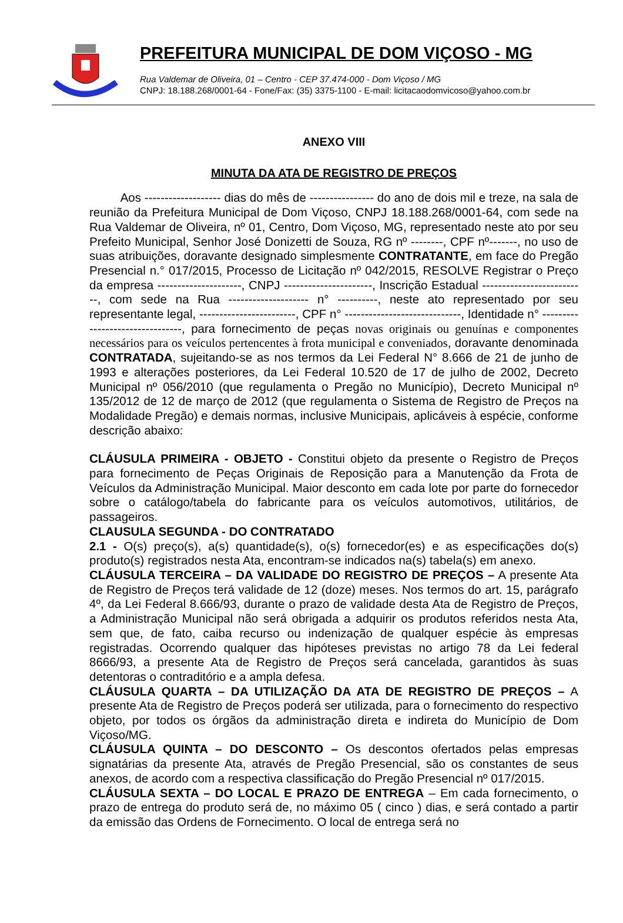PREFEITURA MUNICIPAL DE DOM VIÇOSO - MG
Rua Valdemar de Oliveira, 01 – Centro - CEP 37.474-000 - Dom Viçoso / MG
CNPJ: 18.188.268/0001-64 - Fone/Fax: (35) 3375-1100 - E-mail: licitacaodomvicoso@yahoo.com.br
ANEXO VIII
MINUTA DA ATA DE REGISTRO DE PREÇOS
Aos ------------------- dias do mês de ---------------- do ano de dois mil e treze, na sala de reunião da Prefeitura Municipal de Dom Viçoso, CNPJ 18.188.268/0001-64, com sede na Rua Valdemar de Oliveira, nº 01, Centro, Dom Viçoso, MG, representado neste ato por seu Prefeito Municipal, Senhor José Donizetti de Souza, RG nº --------, CPF nº-------, no uso de suas atribuições, doravante designado simplesmente CONTRATANTE, em face do Pregão Presencial n.° 017/2015, Processo de Licitação nº 042/2015, RESOLVE Registrar o Preço da empresa ---------------------, CNPJ ----------------------, Inscrição Estadual --------------------------, com sede na Rua -------------------- n° ----------, neste ato representado por seu representante legal, ------------------------, CPF n° -----------------------------, Identidade n° --------------------------------, para fornecimento de peças novas originais ou genuínas e componentes necessários para os veículos pertencentes à frota municipal e conveniados, doravante denominada CONTRATADA, sujeitando-se as nos termos da Lei Federal N° 8.666 de 21 de junho de 1993 e alterações posteriores, da Lei Federal 10.520 de 17 de julho de 2002, Decreto Municipal nº 056/2010 (que regulamenta o Pregão no Município), Decreto Municipal nº 135/2012 de 12 de março de 2012 (que regulamenta o Sistema de Registro de Preços na Modalidade Pregão) e demais normas, inclusive Municipais, aplicáveis à espécie, conforme descrição abaixo:
CLÁUSULA PRIMEIRA - OBJETO - Constitui objeto da presente o Registro de Preços para fornecimento de Peças Originais de Reposição para a Manutenção da Frota de Veículos da Administração Municipal. Maior desconto em cada lote por parte do fornecedor sobre o catálogo/tabela do fabricante para os veículos automotivos, utilitários, de passageiros.
CLAUSULA SEGUNDA - DO CONTRATADO
2.1 - O(s) preço(s), a(s) quantidade(s), o(s) fornecedor(es) e as especificações do(s) produto(s) registrados nesta Ata, encontram-se indicados na(s) tabela(s) em anexo.
CLÁUSULA TERCEIRA – DA VALIDADE DO REGISTRO DE PREÇOS – A presente Ata de Registro de Preços terá validade de 12 (doze) meses. Nos termos do art. 15, parágrafo 4º, da Lei Federal 8.666/93, durante o prazo de validade desta Ata de Registro de Preços, a Administração Municipal não será obrigada a adquirir os produtos referidos nesta Ata, sem que, de fato, caiba recurso ou indenização de qualquer espécie às empresas registradas. Ocorrendo qualquer das hipóteses previstas no artigo 78 da Lei federal 8666/93, a presente Ata de Registro de Preços será cancelada, garantidos às suas detentoras o contraditório e a ampla defesa.
CLÁUSULA QUARTA – DA UTILIZAÇÃO DA ATA DE REGISTRO DE PREÇOS – A presente Ata de Registro de Preços poderá ser utilizada, para o fornecimento do respectivo objeto, por todos os órgãos da administração direta e indireta do Município de Dom Viçoso/MG.
CLÁUSULA QUINTA – DO DESCONTO – Os descontos ofertados pelas empresas signatárias da presente Ata, através de Pregão Presencial, são os constantes de seus anexos, de acordo com a respectiva classificação do Pregão Presencial nº 017/2015.
CLÁUSULA SEXTA – DO LOCAL E PRAZO DE ENTREGA – Em cada fornecimento, o prazo de entrega do produto será de, no máximo 05 ( cinco ) dias, e será contado a partir da emissão das Ordens de Fornecimento. O local de entrega será no